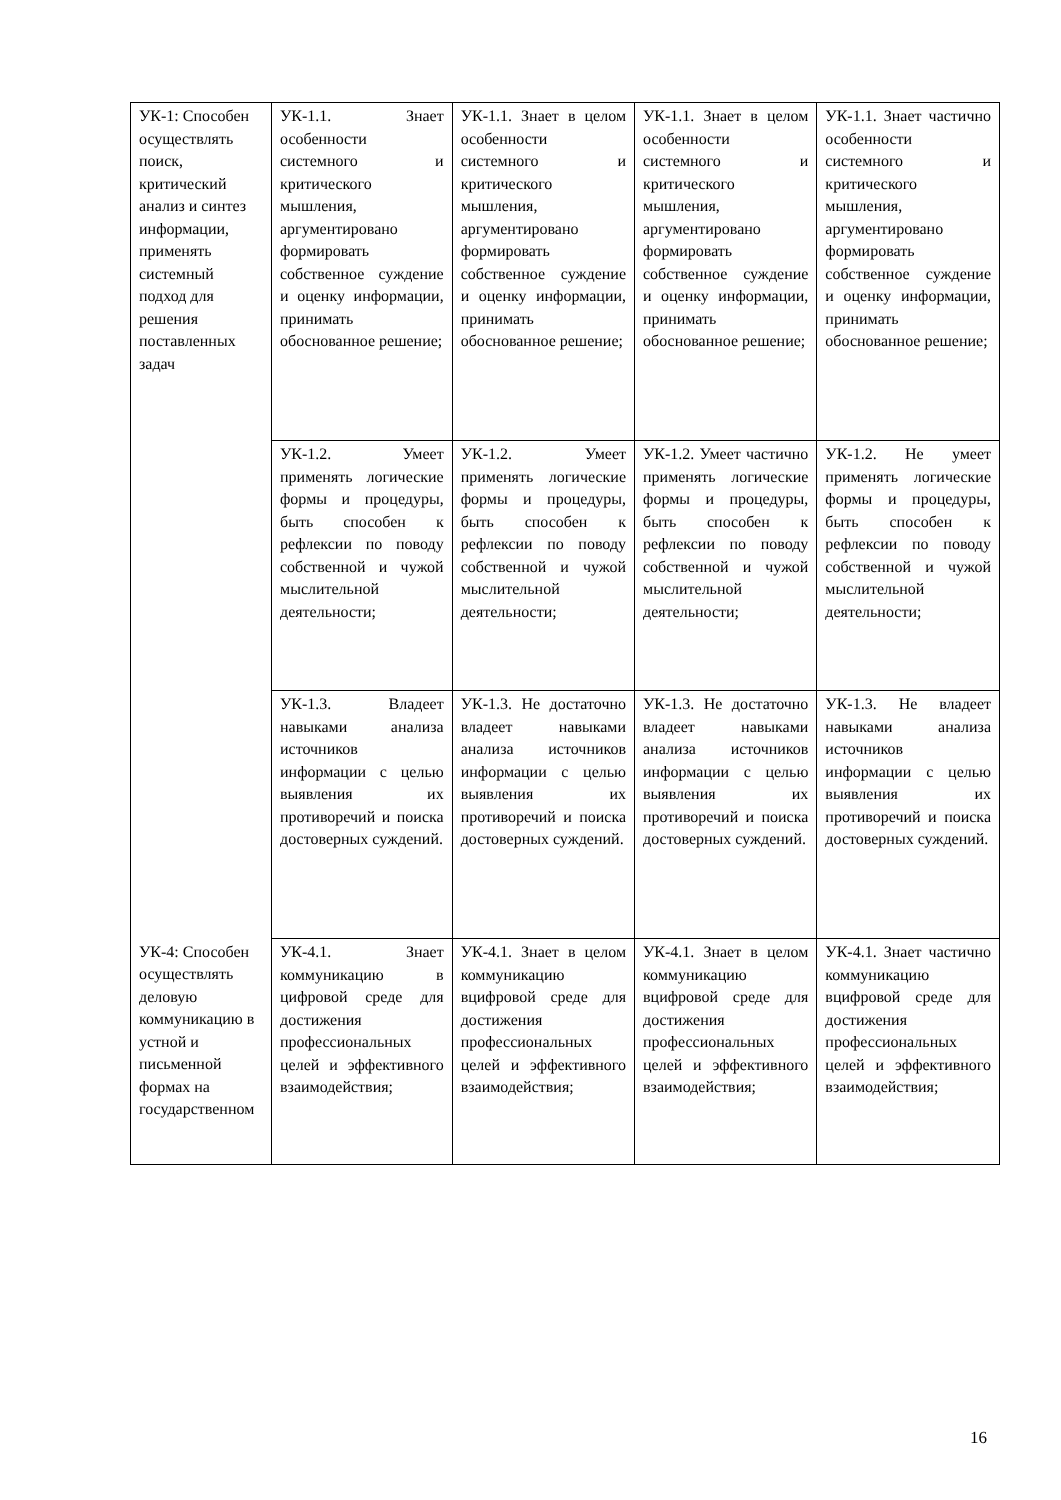| УК-1: Способен осуществлять поиск, критический анализ и синтез информации, применять системный подход для решения поставленных задач | УК-1.1. Знает особенности системного и критического мышления, аргументировано формировать собственное суждение и оценку информации, принимать обоснованное решение; | УК-1.1. Знает в целом особенности системного и критического мышления, аргументировано формировать собственное суждение и оценку информации, принимать обоснованное решение; | УК-1.1. Знает в целом особенности системного и критического мышления, аргументировано формировать собственное суждение и оценку информации, принимать обоснованное решение; | УК-1.1. Знает частично особенности системного и критического мышления, аргументировано формировать собственное суждение и оценку информации, принимать обоснованное решение; |
| | УК-1.2. Умеет применять логические формы и процедуры, быть способен к рефлексии по поводу собственной и чужой мыслительной деятельности; | УК-1.2. Умеет применять логические формы и процедуры, быть способен к рефлексии по поводу собственной и чужой мыслительной деятельности; | УК-1.2. Умеет частично применять логические формы и процедуры, быть способен к рефлексии по поводу собственной и чужой мыслительной деятельности; | УК-1.2. Не умеет применять логические формы и процедуры, быть способен к рефлексии по поводу собственной и чужой мыслительной деятельности; |
| | УК-1.3. Владеет навыками анализа источников информации с целью выявления их противоречий и поиска достоверных суждений. | УК-1.3. Не достаточно владеет навыками анализа источников информации с целью выявления их противоречий и поиска достоверных суждений. | УК-1.3. Не достаточно владеет навыками анализа источников информации с целью выявления их противоречий и поиска достоверных суждений. | УК-1.3. Не владеет навыками анализа источников информации с целью выявления их противоречий и поиска достоверных суждений. |
| УК-4: Способен осуществлять деловую коммуникацию в устной и письменной формах на государственном | УК-4.1. Знает коммуникацию в цифровой среде для достижения профессиональных целей и эффективного взаимодействия; | УК-4.1. Знает в целом коммуникацию вцифровой среде для достижения профессиональных целей и эффективного взаимодействия; | УК-4.1. Знает в целом коммуникацию вцифровой среде для достижения профессиональных целей и эффективного взаимодействия; | УК-4.1. Знает частично коммуникацию вцифровой среде для достижения профессиональных целей и эффективного взаимодействия; |
16